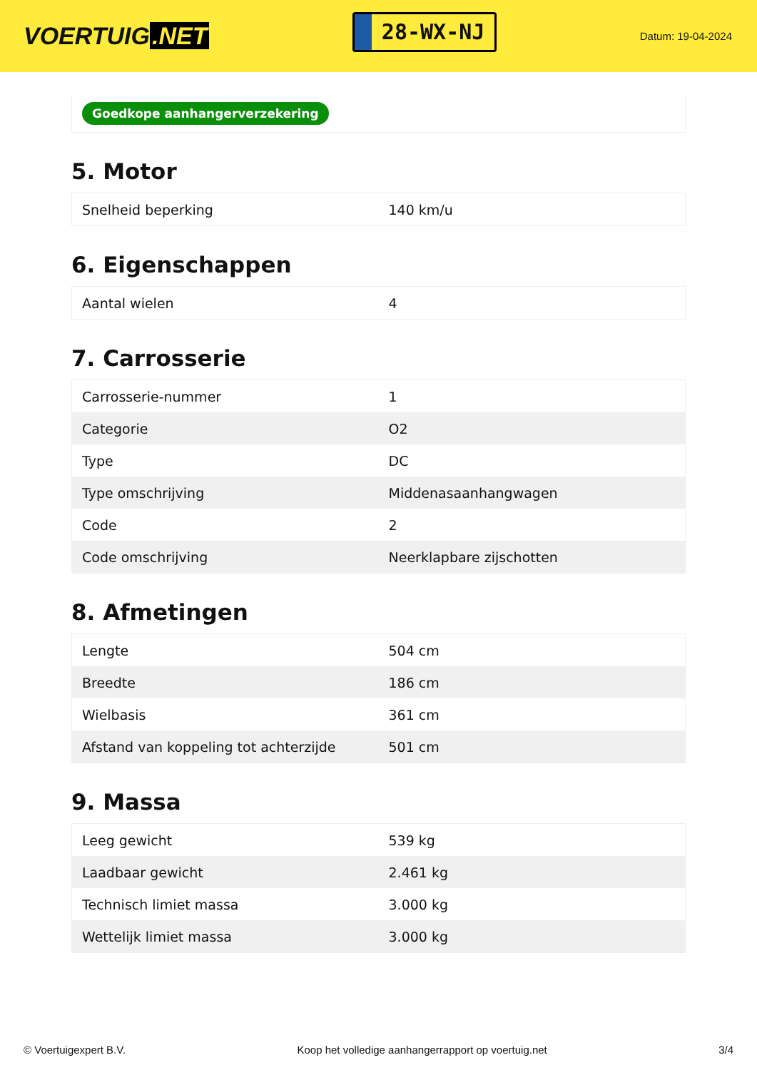VOERTUIG.NET
28-WX-NJ
Datum: 19-04-2024
Goedkope aanhangerverzekering
5. Motor
| Snelheid beperking | 140 km/u |
6. Eigenschappen
| Aantal wielen | 4 |
7. Carrosserie
| Carrosserie-nummer | 1 |
| Categorie | O2 |
| Type | DC |
| Type omschrijving | Middenasaanhangwagen |
| Code | 2 |
| Code omschrijving | Neerklapbare zijschotten |
8. Afmetingen
| Lengte | 504 cm |
| Breedte | 186 cm |
| Wielbasis | 361 cm |
| Afstand van koppeling tot achterzijde | 501 cm |
9. Massa
| Leeg gewicht | 539 kg |
| Laadbaar gewicht | 2.461 kg |
| Technisch limiet massa | 3.000 kg |
| Wettelijk limiet massa | 3.000 kg |
© Voertuigexpert B.V. Koop het volledige aanhangerrapport op voertuig.net 3/4